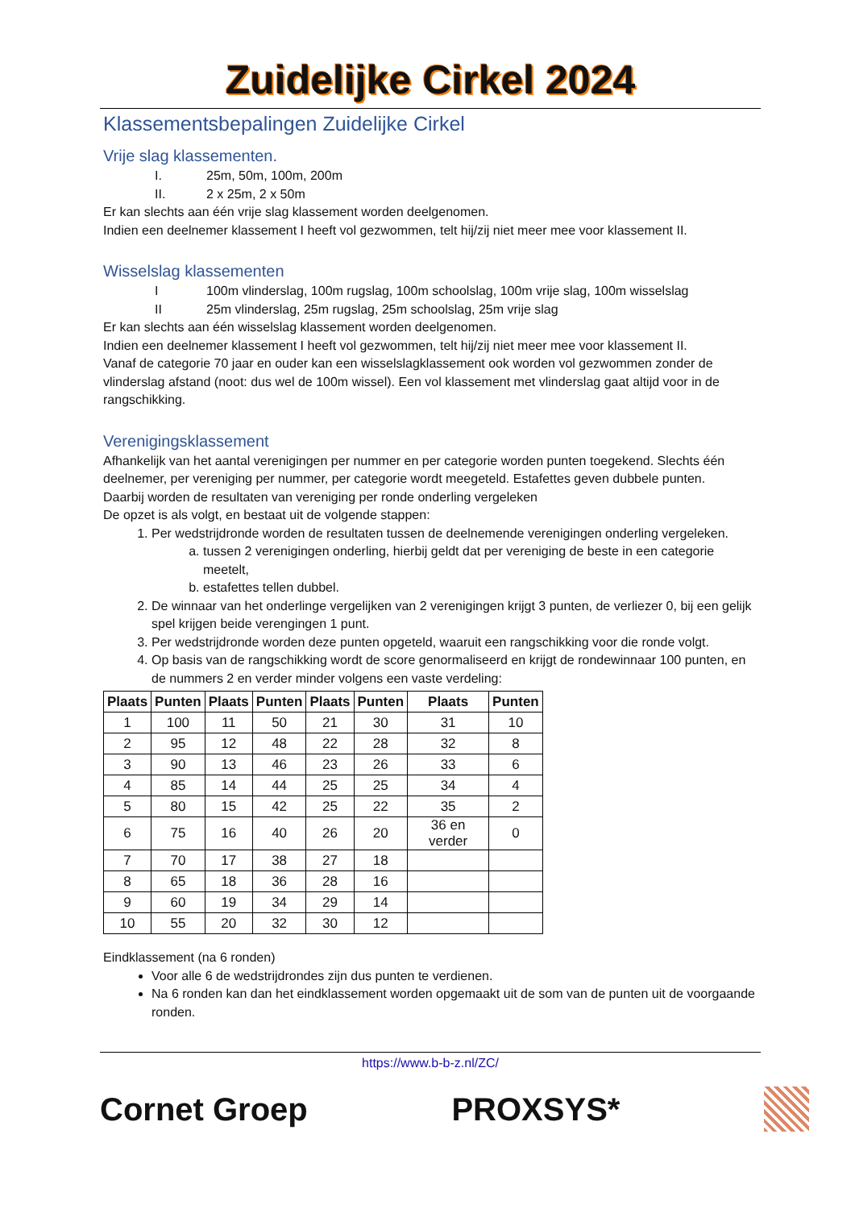Zuidelijke Cirkel 2024
Klassementsbepalingen Zuidelijke Cirkel
Vrije slag klassementen.
I. 25m, 50m, 100m, 200m
II. 2 x 25m, 2 x 50m
Er kan slechts aan één vrije slag klassement worden deelgenomen.
Indien een deelnemer klassement I heeft vol gezwommen, telt hij/zij niet meer mee voor klassement II.
Wisselslag klassementen
I 100m vlinderslag, 100m rugslag, 100m schoolslag, 100m vrije slag, 100m wisselslag
II 25m vlinderslag, 25m rugslag, 25m schoolslag, 25m vrije slag
Er kan slechts aan één wisselslag klassement worden deelgenomen.
Indien een deelnemer klassement I heeft vol gezwommen, telt hij/zij niet meer mee voor klassement II.
Vanaf de categorie 70 jaar en ouder kan een wisselslagklassement ook worden vol gezwommen zonder de vlinderslag afstand (noot: dus wel de 100m wissel). Een vol klassement met vlinderslag gaat altijd voor in de rangschikking.
Verenigingsklassement
Afhankelijk van het aantal verenigingen per nummer en per categorie worden punten toegekend. Slechts één deelnemer, per vereniging per nummer, per categorie wordt meegeteld. Estafettes geven dubbele punten.
Daarbij worden de resultaten van vereniging per ronde onderling vergeleken
De opzet is als volgt, en bestaat uit de volgende stappen:
1. Per wedstrijdronde worden de resultaten tussen de deelnemende verenigingen onderling vergeleken.
a. tussen 2 verenigingen onderling, hierbij geldt dat per vereniging de beste in een categorie meetelt,
b. estafettes tellen dubbel.
2. De winnaar van het onderlinge vergelijken van 2 verenigingen krijgt 3 punten, de verliezer 0, bij een gelijk spel krijgen beide verengingen 1 punt.
3. Per wedstrijdronde worden deze punten opgeteld, waaruit een rangschikking voor die ronde volgt.
4. Op basis van de rangschikking wordt de score genormaliseerd en krijgt de rondewinnaar 100 punten, en de nummers 2 en verder minder volgens een vaste verdeling:
| Plaats | Punten | Plaats | Punten | Plaats | Punten | Plaats | Punten |
| --- | --- | --- | --- | --- | --- | --- | --- |
| 1 | 100 | 11 | 50 | 21 | 30 | 31 | 10 |
| 2 | 95 | 12 | 48 | 22 | 28 | 32 | 8 |
| 3 | 90 | 13 | 46 | 23 | 26 | 33 | 6 |
| 4 | 85 | 14 | 44 | 25 | 25 | 34 | 4 |
| 5 | 80 | 15 | 42 | 25 | 22 | 35 | 2 |
| 6 | 75 | 16 | 40 | 26 | 20 | 36 en verder | 0 |
| 7 | 70 | 17 | 38 | 27 | 18 | | |
| 8 | 65 | 18 | 36 | 28 | 16 | | |
| 9 | 60 | 19 | 34 | 29 | 14 | | |
| 10 | 55 | 20 | 32 | 30 | 12 | | |
Eindklassement (na 6 ronden)
Voor alle 6 de wedstrijdrondes zijn dus punten te verdienen.
Na 6 ronden kan dan het eindklassement worden opgemaakt uit de som van de punten uit de voorgaande ronden.
https://www.b-b-z.nl/ZC/
Cornet Groep PROXSYS*